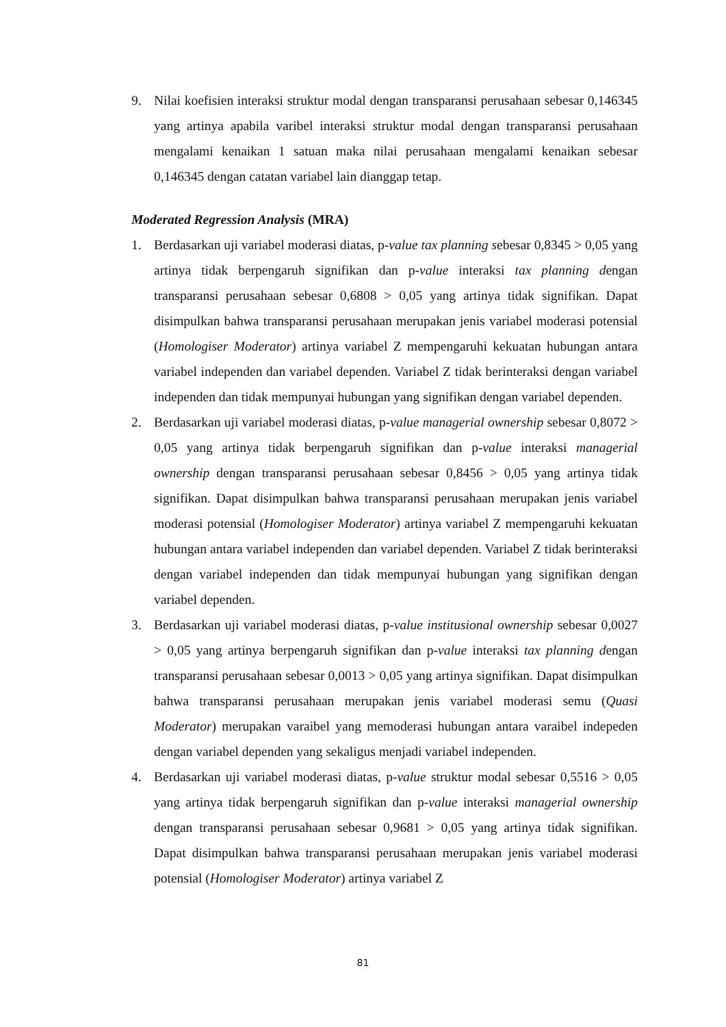9. Nilai koefisien interaksi struktur modal dengan transparansi perusahaan sebesar 0,146345 yang artinya apabila varibel interaksi struktur modal dengan transparansi perusahaan mengalami kenaikan 1 satuan maka nilai perusahaan mengalami kenaikan sebesar 0,146345 dengan catatan variabel lain dianggap tetap.
Moderated Regression Analysis (MRA)
1. Berdasarkan uji variabel moderasi diatas, p-value tax planning sebesar 0,8345 > 0,05 yang artinya tidak berpengaruh signifikan dan p-value interaksi tax planning dengan transparansi perusahaan sebesar 0,6808 > 0,05 yang artinya tidak signifikan. Dapat disimpulkan bahwa transparansi perusahaan merupakan jenis variabel moderasi potensial (Homologiser Moderator) artinya variabel Z mempengaruhi kekuatan hubungan antara variabel independen dan variabel dependen. Variabel Z tidak berinteraksi dengan variabel independen dan tidak mempunyai hubungan yang signifikan dengan variabel dependen.
2. Berdasarkan uji variabel moderasi diatas, p-value managerial ownership sebesar 0,8072 > 0,05 yang artinya tidak berpengaruh signifikan dan p-value interaksi managerial ownership dengan transparansi perusahaan sebesar 0,8456 > 0,05 yang artinya tidak signifikan. Dapat disimpulkan bahwa transparansi perusahaan merupakan jenis variabel moderasi potensial (Homologiser Moderator) artinya variabel Z mempengaruhi kekuatan hubungan antara variabel independen dan variabel dependen. Variabel Z tidak berinteraksi dengan variabel independen dan tidak mempunyai hubungan yang signifikan dengan variabel dependen.
3. Berdasarkan uji variabel moderasi diatas, p-value institusional ownership sebesar 0,0027 > 0,05 yang artinya berpengaruh signifikan dan p-value interaksi tax planning dengan transparansi perusahaan sebesar 0,0013 > 0,05 yang artinya signifikan. Dapat disimpulkan bahwa transparansi perusahaan merupakan jenis variabel moderasi semu (Quasi Moderator) merupakan varaibel yang memoderasi hubungan antara varaibel indepeden dengan variabel dependen yang sekaligus menjadi variabel independen.
4. Berdasarkan uji variabel moderasi diatas, p-value struktur modal sebesar 0,5516 > 0,05 yang artinya tidak berpengaruh signifikan dan p-value interaksi managerial ownership dengan transparansi perusahaan sebesar 0,9681 > 0,05 yang artinya tidak signifikan. Dapat disimpulkan bahwa transparansi perusahaan merupakan jenis variabel moderasi potensial (Homologiser Moderator) artinya variabel Z
81